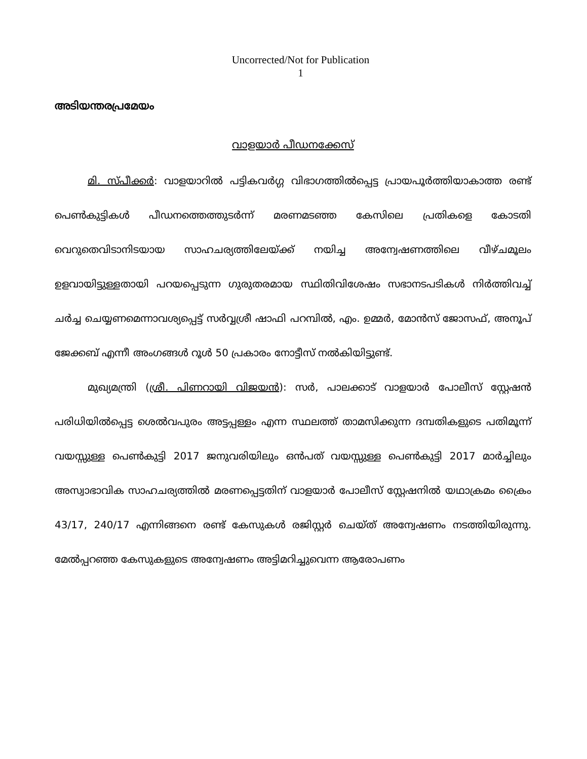Uncorrected/Not for Publication
1
അടിയന്തരപ്രമേയം
വാളയാർ പീഡനക്കേസ്
മി. സ്പീക്കർ: വാളയാറിൽ പട്ടികവർഗ്ഗ വിഭാഗത്തിൽപ്പെട്ട പ്രായപൂർത്തിയാകാത്ത രണ്ട് പെൺകുട്ടികൾ പീഡനത്തെത്തുടർന്ന് മരണമടഞ്ഞ കേസിലെ പ്രതികളെ കോടതി വെറുതെവിടാനിടയായ സാഹചര്യത്തിലേയ്ക്ക് നയിച്ച അന്വേഷണത്തിലെ വീഴ്ചമൂലം ഉളവായിട്ടുള്ളതായി പറയപ്പെടുന്ന ഗുരുതരമായ സ്ഥിതിവിശേഷം സഭാനടപടികൾ നിർത്തിവച്ച് ചർച്ച ചെയ്യണമെന്നാവശ്യപ്പെട്ട് സർവ്വശ്രീ ഷാഫി പറമ്പിൽ, എം. ഉമ്മർ, മോൻസ് ജോസഫ്, അനൂപ് ജേക്കബ് എന്നീ അംഗങ്ങൾ റൂൾ 50 പ്രകാരം നോട്ടീസ് നൽകിയിട്ടുണ്ട്.
മുഖ്യമന്ത്രി (ശ്രീ. പിണറായി വിജയൻ): സർ, പാലക്കാട് വാളയാർ പോലീസ് സ്റ്റേഷൻ പരിധിയിൽപ്പെട്ട ശെൽവപുരം അട്ടപ്പള്ളം എന്ന സ്ഥലത്ത് താമസിക്കുന്ന ദമ്പതികളുടെ പതിമൂന്ന് വയസ്സുള്ള പെൺകുട്ടി 2017 ജനുവരിയിലും ഒൻപത് വയസ്സുള്ള പെൺകുട്ടി 2017 മാർച്ചിലും അസ്വാഭാവിക സാഹചര്യത്തിൽ മരണപ്പെട്ടതിന് വാളയാർ പോലീസ് സ്റ്റേഷനിൽ യഥാക്രമം ക്രൈം 43/17, 240/17 എന്നിങ്ങനെ രണ്ട് കേസുകൾ രജിസ്റ്റർ ചെയ്ത് അന്വേഷണം നടത്തിയിരുന്നു. മേൽപ്പറഞ്ഞ കേസുകളുടെ അന്വേഷണം അട്ടിമറിച്ചുവെന്ന ആരോപണം